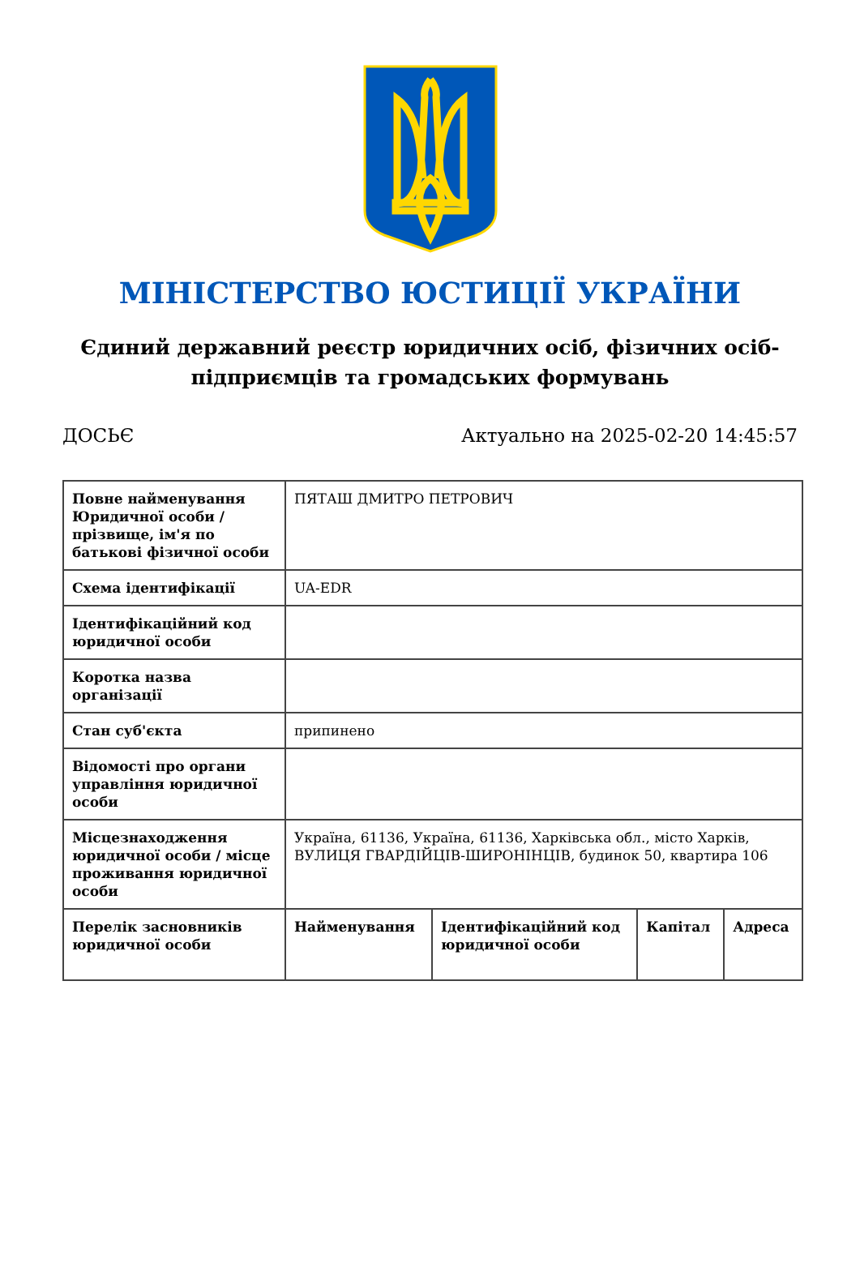МІНІСТЕРСТВО ЮСТИЦІЇ УКРАЇНИ
Єдиний державний реєстр юридичних осіб, фізичних осіб-підприємців та громадських формувань
ДОСЬЄ Актуально на 2025-02-20 14:45:57
| Повне найменування Юридичної особи / прізвище, ім'я по батькові фізичної особи | ПЯТАШ ДМИТРО ПЕТРОВИЧ | | | |
| Схема ідентифікації | UA-EDR | | | |
| Ідентифікаційний код юридичної особи | | | | |
| Коротка назва організації | | | | |
| Стан суб'єкта | припинено | | | |
| Відомості про органи управління юридичної особи | | | | |
| Місцезнаходження юридичної особи / місце проживання юридичної особи | Україна, 61136, Україна, 61136, Харківська обл., місто Харків, ВУЛИЦЯ ГВАРДІЙЦІВ-ШИРОНІНЦІВ, будинок 50, квартира 106 | | | |
| Перелік засновників юридичної особи | Найменування | Ідентифікаційний код юридичної особи | Капітал | Адреса |